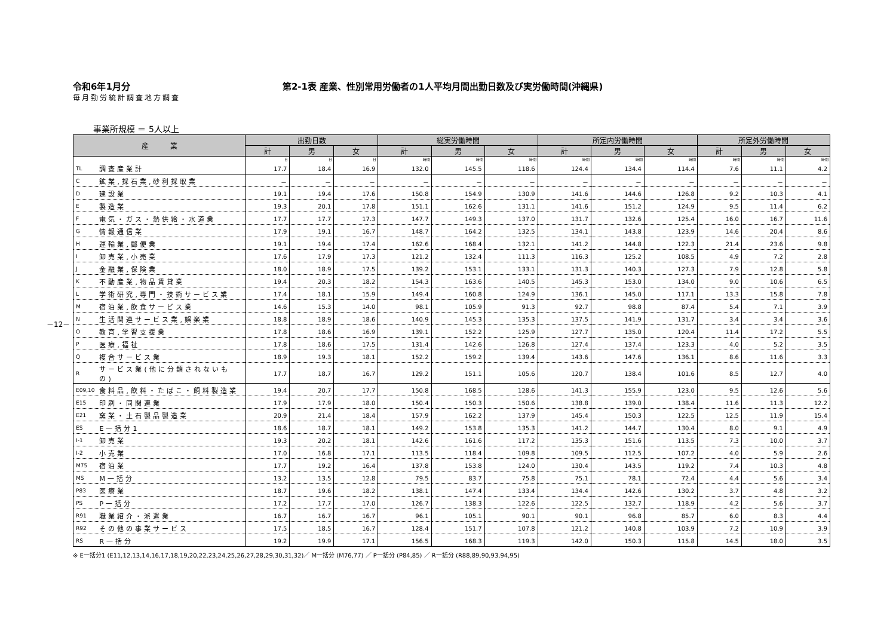－12－
令和6年1月分 第2-1表 産業、性別常用労働者の1人平均月間出勤日数及び実労働時間(沖縄県)
毎月勤労統計調査地方調査
事業所規模 ＝ 5人以上
| 産 業 | | 出勤日数 | | | 総実労働時間 | | | 所定内労働時間 | | | 所定外労働時間 | | |
| --- | --- | --- | --- | --- | --- | --- | --- | --- | --- | --- | --- | --- | --- |
| | | 計 | 男 | 女 | 計 | 男 | 女 | 計 | 男 | 女 | 計 | 男 | 女 |
| | | 日 | 日 | 日 | 時間 | 時間 | 時間 | 時間 | 時間 | 時間 | 時間 | 時間 | 時間 |
| TL | 調査産業計 | 17.7 | 18.4 | 16.9 | 132.0 | 145.5 | 118.6 | 124.4 | 134.4 | 114.4 | 7.6 | 11.1 | 4.2 |
| C | 鉱業,採石業,砂利採取業 | － | － | － | － | － | － | － | － | － | － | － | － |
| D | 建設業 | 19.1 | 19.4 | 17.6 | 150.8 | 154.9 | 130.9 | 141.6 | 144.6 | 126.8 | 9.2 | 10.3 | 4.1 |
| E | 製造業 | 19.3 | 20.1 | 17.8 | 151.1 | 162.6 | 131.1 | 141.6 | 151.2 | 124.9 | 9.5 | 11.4 | 6.2 |
| F | 電気・ガス・熱供給・水道業 | 17.7 | 17.7 | 17.3 | 147.7 | 149.3 | 137.0 | 131.7 | 132.6 | 125.4 | 16.0 | 16.7 | 11.6 |
| G | 情報通信業 | 17.9 | 19.1 | 16.7 | 148.7 | 164.2 | 132.5 | 134.1 | 143.8 | 123.9 | 14.6 | 20.4 | 8.6 |
| H | 運輸業,郵便業 | 19.1 | 19.4 | 17.4 | 162.6 | 168.4 | 132.1 | 141.2 | 144.8 | 122.3 | 21.4 | 23.6 | 9.8 |
| I | 卸売業,小売業 | 17.6 | 17.9 | 17.3 | 121.2 | 132.4 | 111.3 | 116.3 | 125.2 | 108.5 | 4.9 | 7.2 | 2.8 |
| J | 金融業,保険業 | 18.0 | 18.9 | 17.5 | 139.2 | 153.1 | 133.1 | 131.3 | 140.3 | 127.3 | 7.9 | 12.8 | 5.8 |
| K | 不動産業,物品賃貸業 | 19.4 | 20.3 | 18.2 | 154.3 | 163.6 | 140.5 | 145.3 | 153.0 | 134.0 | 9.0 | 10.6 | 6.5 |
| L | 学術研究,専門・技術サービス業 | 17.4 | 18.1 | 15.9 | 149.4 | 160.8 | 124.9 | 136.1 | 145.0 | 117.1 | 13.3 | 15.8 | 7.8 |
| M | 宿泊業,飲食サービス業 | 14.6 | 15.3 | 14.0 | 98.1 | 105.9 | 91.3 | 92.7 | 98.8 | 87.4 | 5.4 | 7.1 | 3.9 |
| N | 生活関連サービス業,娯楽業 | 18.8 | 18.9 | 18.6 | 140.9 | 145.3 | 135.3 | 137.5 | 141.9 | 131.7 | 3.4 | 3.4 | 3.6 |
| O | 教育,学習支援業 | 17.8 | 18.6 | 16.9 | 139.1 | 152.2 | 125.9 | 127.7 | 135.0 | 120.4 | 11.4 | 17.2 | 5.5 |
| P | 医療,福祉 | 17.8 | 18.6 | 17.5 | 131.4 | 142.6 | 126.8 | 127.4 | 137.4 | 123.3 | 4.0 | 5.2 | 3.5 |
| Q | 複合サービス業 | 18.9 | 19.3 | 18.1 | 152.2 | 159.2 | 139.4 | 143.6 | 147.6 | 136.1 | 8.6 | 11.6 | 3.3 |
| R | サービス業(他に分類されないもの) | 17.7 | 18.7 | 16.7 | 129.2 | 151.1 | 105.6 | 120.7 | 138.4 | 101.6 | 8.5 | 12.7 | 4.0 |
| E09,10 | 食料品,飲料・たばこ・飼料製造業 | 19.4 | 20.7 | 17.7 | 150.8 | 168.5 | 128.6 | 141.3 | 155.9 | 123.0 | 9.5 | 12.6 | 5.6 |
| E15 | 印刷・同関連業 | 17.9 | 17.9 | 18.0 | 150.4 | 150.3 | 150.6 | 138.8 | 139.0 | 138.4 | 11.6 | 11.3 | 12.2 |
| E21 | 窯業・土石製品製造業 | 20.9 | 21.4 | 18.4 | 157.9 | 162.2 | 137.9 | 145.4 | 150.3 | 122.5 | 12.5 | 11.9 | 15.4 |
| ES | E一括分1 | 18.6 | 18.7 | 18.1 | 149.2 | 153.8 | 135.3 | 141.2 | 144.7 | 130.4 | 8.0 | 9.1 | 4.9 |
| I-1 | 卸売業 | 19.3 | 20.2 | 18.1 | 142.6 | 161.6 | 117.2 | 135.3 | 151.6 | 113.5 | 7.3 | 10.0 | 3.7 |
| I-2 | 小売業 | 17.0 | 16.8 | 17.1 | 113.5 | 118.4 | 109.8 | 109.5 | 112.5 | 107.2 | 4.0 | 5.9 | 2.6 |
| M75 | 宿泊業 | 17.7 | 19.2 | 16.4 | 137.8 | 153.8 | 124.0 | 130.4 | 143.5 | 119.2 | 7.4 | 10.3 | 4.8 |
| MS | M一括分 | 13.2 | 13.5 | 12.8 | 79.5 | 83.7 | 75.8 | 75.1 | 78.1 | 72.4 | 4.4 | 5.6 | 3.4 |
| P83 | 医療業 | 18.7 | 19.6 | 18.2 | 138.1 | 147.4 | 133.4 | 134.4 | 142.6 | 130.2 | 3.7 | 4.8 | 3.2 |
| PS | P一括分 | 17.2 | 17.7 | 17.0 | 126.7 | 138.3 | 122.6 | 122.5 | 132.7 | 118.9 | 4.2 | 5.6 | 3.7 |
| R91 | 職業紹介・派遣業 | 16.7 | 16.7 | 16.7 | 96.1 | 105.1 | 90.1 | 90.1 | 96.8 | 85.7 | 6.0 | 8.3 | 4.4 |
| R92 | その他の事業サービス | 17.5 | 18.5 | 16.7 | 128.4 | 151.7 | 107.8 | 121.2 | 140.8 | 103.9 | 7.2 | 10.9 | 3.9 |
| RS | R一括分 | 19.2 | 19.9 | 17.1 | 156.5 | 168.3 | 119.3 | 142.0 | 150.3 | 115.8 | 14.5 | 18.0 | 3.5 |
※ E一括分1 (E11,12,13,14,16,17,18,19,20,22,23,24,25,26,27,28,29,30,31,32)／ M一括分 (M76,77) ／ P一括分 (P84,85) ／ R一括分 (R88,89,90,93,94,95)